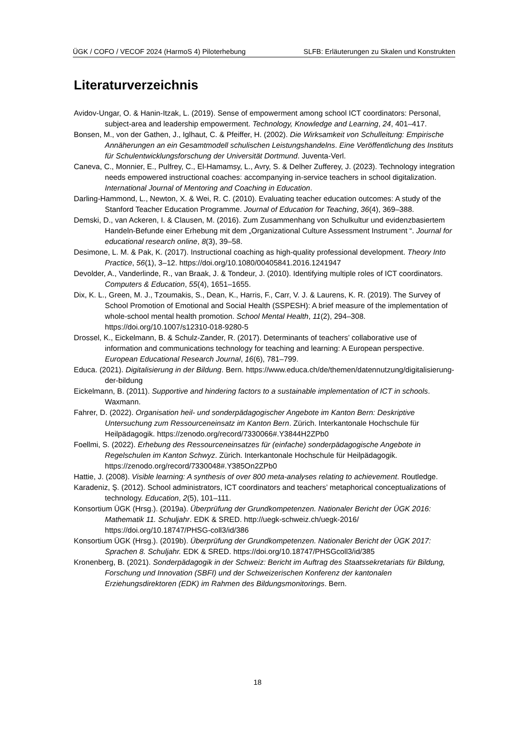ÜGK / COFO / VECOF 2024 (HarmoS 4) Piloterhebung SLFB: Erläuterungen zu Skalen und Konstrukten
Literaturverzeichnis
Avidov-Ungar, O. & Hanin-Itzak, L. (2019). Sense of empowerment among school ICT coordinators: Personal, subject-area and leadership empowerment. Technology, Knowledge and Learning, 24, 401–417.
Bonsen, M., von der Gathen, J., Iglhaut, C. & Pfeiffer, H. (2002). Die Wirksamkeit von Schulleitung: Empirische Annäherungen an ein Gesamtmodell schulischen Leistungshandelns. Eine Veröffentlichung des Instituts für Schulentwicklungsforschung der Universität Dortmund. Juventa-Verl.
Caneva, C., Monnier, E., Pulfrey, C., El-Hamamsy, L., Avry, S. & Delher Zufferey, J. (2023). Technology integration needs empowered instructional coaches: accompanying in-service teachers in school digitalization. International Journal of Mentoring and Coaching in Education.
Darling-Hammond, L., Newton, X. & Wei, R. C. (2010). Evaluating teacher education outcomes: A study of the Stanford Teacher Education Programme. Journal of Education for Teaching, 36(4), 369–388.
Demski, D., van Ackeren, I. & Clausen, M. (2016). Zum Zusammenhang von Schulkultur und evidenzbasiertem Handeln-Befunde einer Erhebung mit dem „Organizational Culture Assessment Instrument “. Journal for educational research online, 8(3), 39–58.
Desimone, L. M. & Pak, K. (2017). Instructional coaching as high-quality professional development. Theory Into Practice, 56(1), 3–12. https://doi.org/10.1080/00405841.2016.1241947
Devolder, A., Vanderlinde, R., van Braak, J. & Tondeur, J. (2010). Identifying multiple roles of ICT coordinators. Computers & Education, 55(4), 1651–1655.
Dix, K. L., Green, M. J., Tzoumakis, S., Dean, K., Harris, F., Carr, V. J. & Laurens, K. R. (2019). The Survey of School Promotion of Emotional and Social Health (SSPESH): A brief measure of the implementation of whole-school mental health promotion. School Mental Health, 11(2), 294–308. https://doi.org/10.1007/s12310-018-9280-5
Drossel, K., Eickelmann, B. & Schulz-Zander, R. (2017). Determinants of teachers’ collaborative use of information and communications technology for teaching and learning: A European perspective. European Educational Research Journal, 16(6), 781–799.
Educa. (2021). Digitalisierung in der Bildung. Bern. https://www.educa.ch/de/themen/datennutzung/digitalisierung-der-bildung
Eickelmann, B. (2011). Supportive and hindering factors to a sustainable implementation of ICT in schools. Waxmann.
Fahrer, D. (2022). Organisation heil- und sonderpädagogischer Angebote im Kanton Bern: Deskriptive Untersuchung zum Ressourceneinsatz im Kanton Bern. Zürich. Interkantonale Hochschule für Heilpädagogik. https://zenodo.org/record/7330066#.Y3844H2ZPb0
Foellmi, S. (2022). Erhebung des Ressourceneinsatzes für (einfache) sonderpädagogische Angebote in Regelschulen im Kanton Schwyz. Zürich. Interkantonale Hochschule für Heilpädagogik. https://zenodo.org/record/7330048#.Y385On2ZPb0
Hattie, J. (2008). Visible learning: A synthesis of over 800 meta-analyses relating to achievement. Routledge.
Karadeniz, Ş. (2012). School administrators, ICT coordinators and teachers’ metaphorical conceptualizations of technology. Education, 2(5), 101–111.
Konsortium ÜGK (Hrsg.). (2019a). Überprüfung der Grundkompetenzen. Nationaler Bericht der ÜGK 2016: Mathematik 11. Schuljahr. EDK & SRED. http://uegk-schweiz.ch/uegk-2016/ https://doi.org/10.18747/PHSG-coll3/id/386
Konsortium ÜGK (Hrsg.). (2019b). Überprüfung der Grundkompetenzen. Nationaler Bericht der ÜGK 2017: Sprachen 8. Schuljahr. EDK & SRED. https://doi.org/10.18747/PHSGcoll3/id/385
Kronenberg, B. (2021). Sonderpädagogik in der Schweiz: Bericht im Auftrag des Staatssekretariats für Bildung, Forschung und Innovation (SBFI) und der Schweizerischen Konferenz der kantonalen Erziehungsdirektoren (EDK) im Rahmen des Bildungsmonitorings. Bern.
18